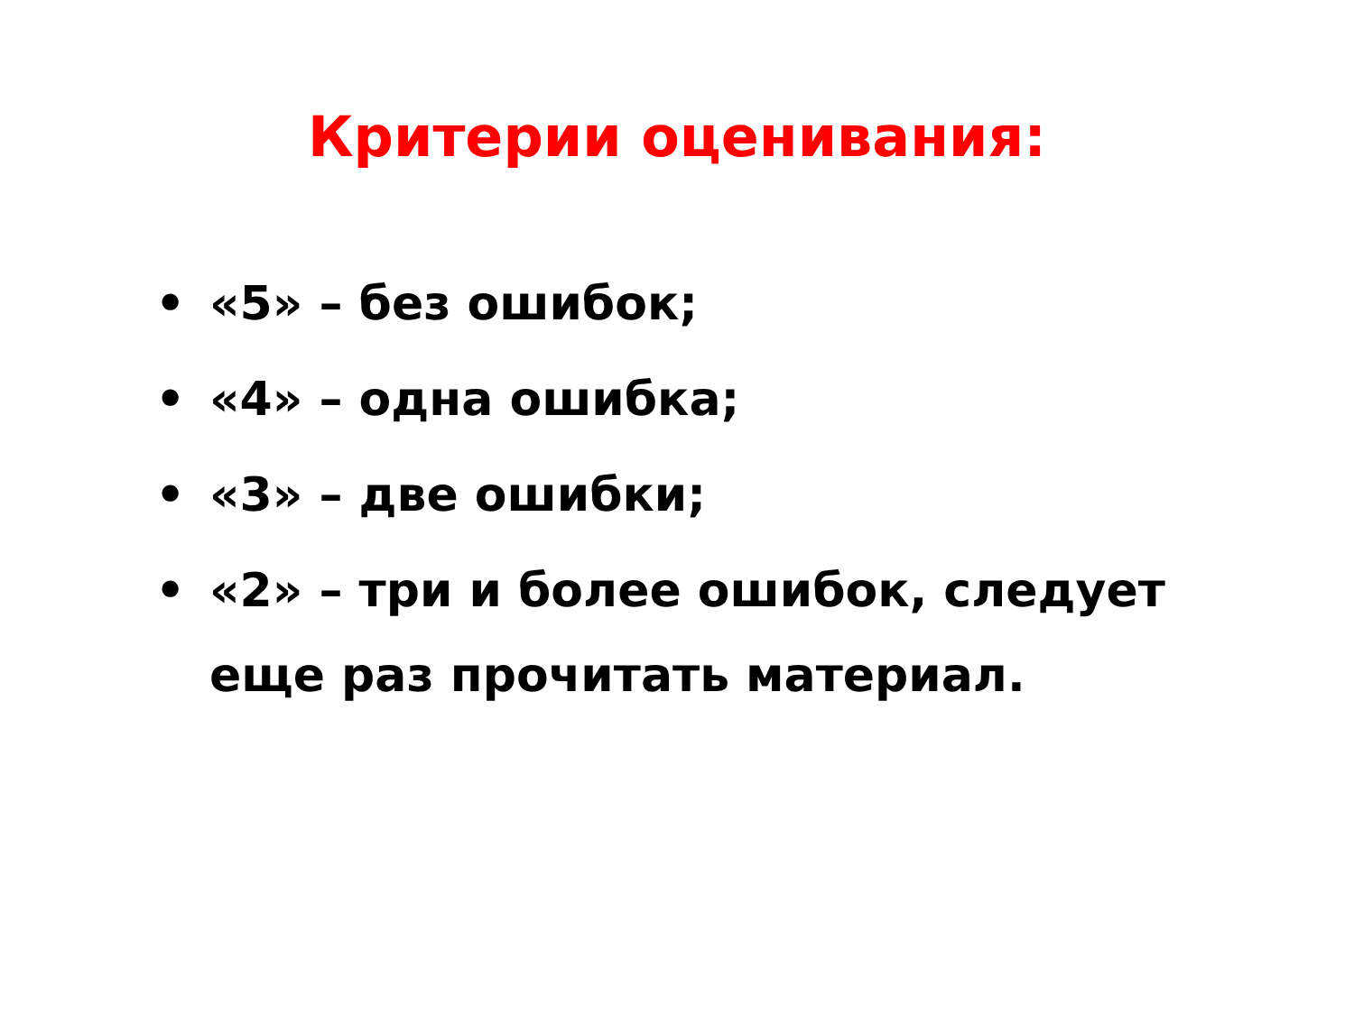Критерии оценивания:
• «5» – без ошибок;
• «4» – одна ошибка;
• «3» – две ошибки;
• «2» – три и более ошибок, следует еще раз прочитать материал.